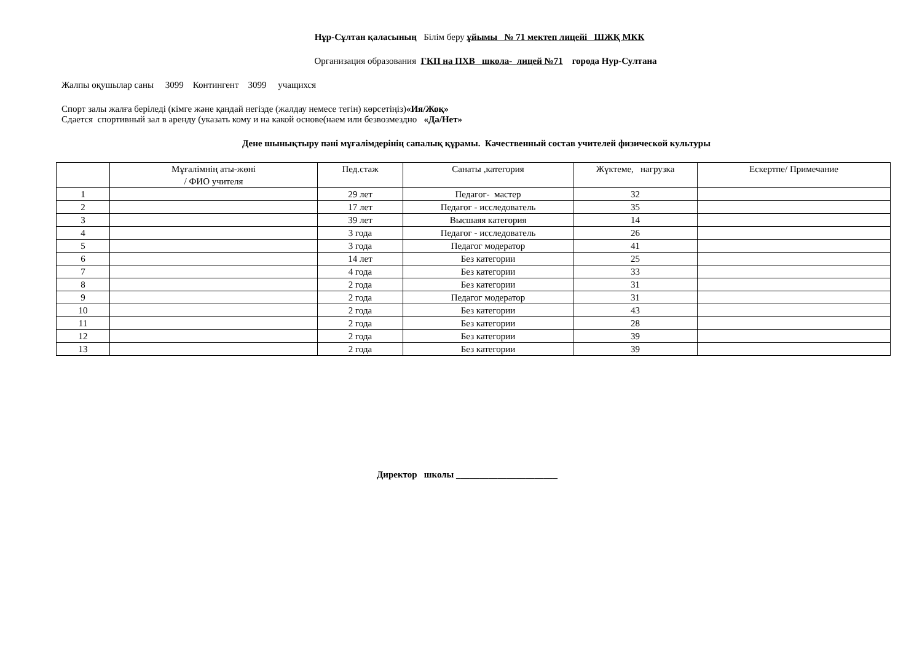Нұр-Сұлтан қаласының Білім беру ұйымы № 71 мектеп лицейі ШЖҚ МКК
Организация образования ГКП на ПХВ школа- лицей №71 города Нур-Султана
Жалпы оқушылар саны 3099 Контингент 3099 учащихся
Спорт залы жалға беріледі (кімге және қандай негізде (жалдау немесе тегін) көрсетіңіз)«Ия/Жоқ»
Сдается спортивный зал в аренду (указать кому и на какой основе(наем или безвозмездно «Да/Нет»
Дене шынықтыру пәні мұғалімдерінің сапалық құрамы. Качественный состав учителей физической культуры
| | Мұғалімнің аты-жөні / ФИО учителя | Пед.стаж | Санаты ,категория | Жүктеме, нагрузка | Ескертпе/ Примечание |
| --- | --- | --- | --- | --- | --- |
| 1 | | 29 лет | Педагог- мастер | 32 | |
| 2 | | 17 лет | Педагог - исследователь | 35 | |
| 3 | | 39 лет | Высшаяя категория | 14 | |
| 4 | | 3 года | Педагог - исследователь | 26 | |
| 5 | | 3 года | Педагог модератор | 41 | |
| 6 | | 14 лет | Без категории | 25 | |
| 7 | | 4 года | Без категории | 33 | |
| 8 | | 2 года | Без категории | 31 | |
| 9 | | 2 года | Педагог модератор | 31 | |
| 10 | | 2 года | Без категории | 43 | |
| 11 | | 2 года | Без категории | 28 | |
| 12 | | 2 года | Без категории | 39 | |
| 13 | | 2 года | Без категории | 39 | |
Директор школы ______________________